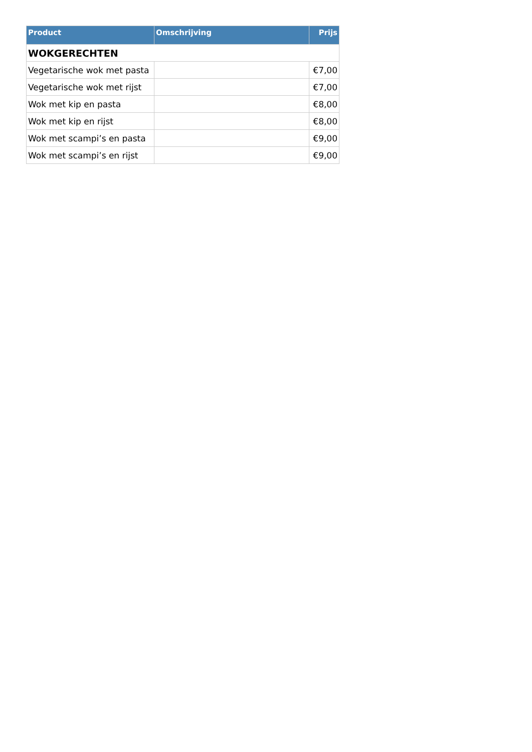| Product | Omschrijving | Prijs |
| --- | --- | --- |
| WOKGERECHTEN | | |
| Vegetarische wok met pasta | | €7,00 |
| Vegetarische wok met rijst | | €7,00 |
| Wok met kip en pasta | | €8,00 |
| Wok met kip en rijst | | €8,00 |
| Wok met scampi’s en pasta | | €9,00 |
| Wok met scampi’s en rijst | | €9,00 |